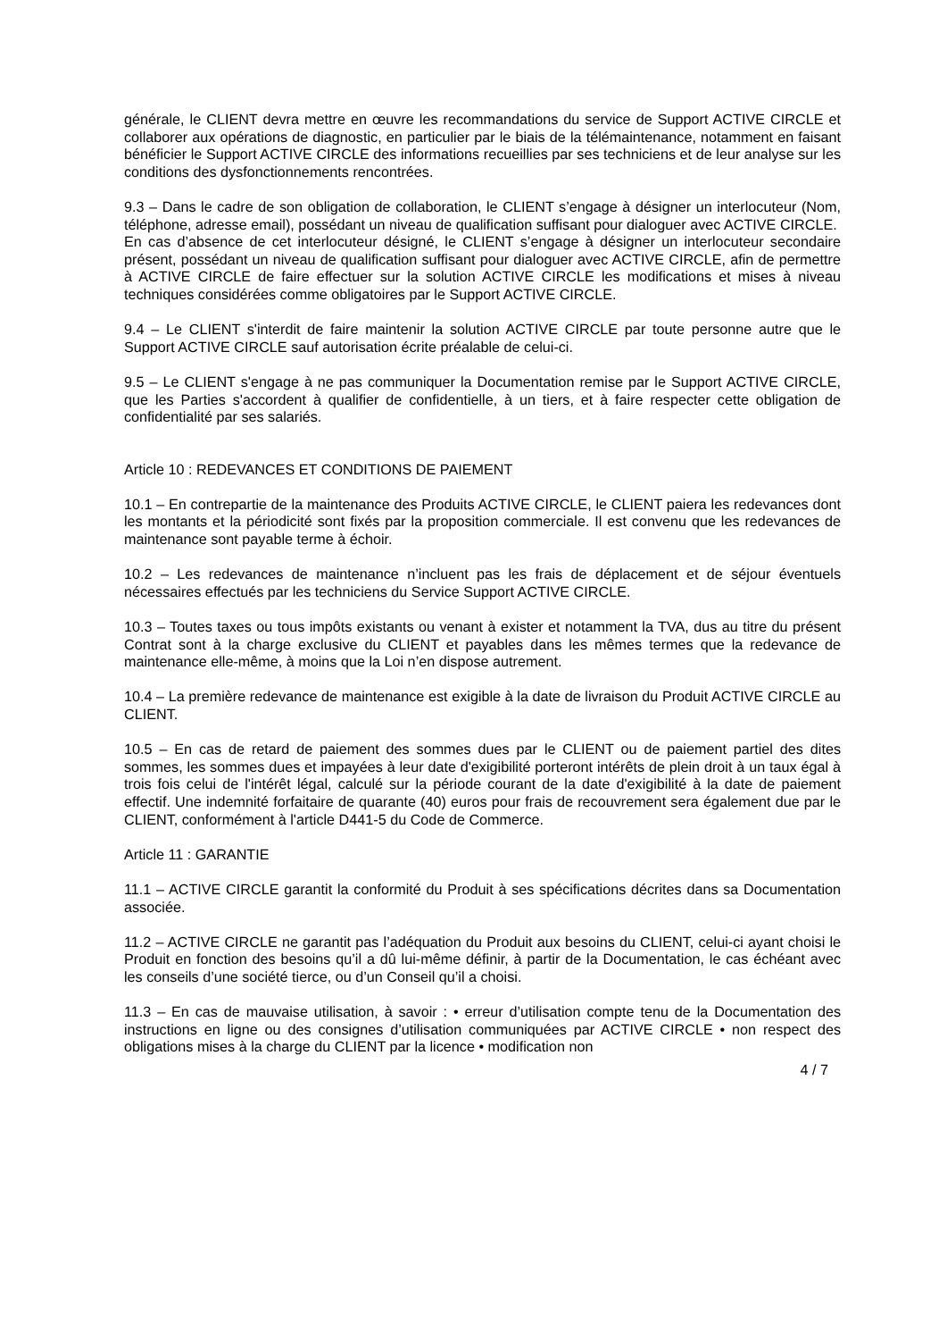générale, le CLIENT devra mettre en œuvre les recommandations du service de Support ACTIVE CIRCLE et collaborer aux opérations de diagnostic, en particulier par le biais de la télémaintenance, notamment en faisant bénéficier le Support ACTIVE CIRCLE des informations recueillies par ses techniciens et de leur analyse sur les conditions des dysfonctionnements rencontrées.
9.3 – Dans le cadre de son obligation de collaboration, le CLIENT s’engage à désigner un interlocuteur (Nom, téléphone, adresse email), possédant un niveau de qualification suffisant pour dialoguer avec ACTIVE CIRCLE.
En cas d’absence de cet interlocuteur désigné, le CLIENT s’engage à désigner un interlocuteur secondaire présent, possédant un niveau de qualification suffisant pour dialoguer avec ACTIVE CIRCLE, afin de permettre à ACTIVE CIRCLE de faire effectuer sur la solution ACTIVE CIRCLE les modifications et mises à niveau techniques considérées comme obligatoires par le Support ACTIVE CIRCLE.
9.4 – Le CLIENT s'interdit de faire maintenir la solution ACTIVE CIRCLE par toute personne autre que le Support ACTIVE CIRCLE sauf autorisation écrite préalable de celui-ci.
9.5 – Le CLIENT s'engage à ne pas communiquer la Documentation remise par le Support ACTIVE CIRCLE, que les Parties s'accordent à qualifier de confidentielle, à un tiers, et à faire respecter cette obligation de confidentialité par ses salariés.
Article 10 : REDEVANCES ET CONDITIONS DE PAIEMENT
10.1 – En contrepartie de la maintenance des Produits ACTIVE CIRCLE, le CLIENT paiera les redevances dont les montants et la périodicité sont fixés par la proposition commerciale. Il est convenu que les redevances de maintenance sont payable terme à échoir.
10.2 – Les redevances de maintenance n’incluent pas les frais de déplacement et de séjour éventuels nécessaires effectués par les techniciens du Service Support ACTIVE CIRCLE.
10.3 – Toutes taxes ou tous impôts existants ou venant à exister et notamment la TVA, dus au titre du présent Contrat sont à la charge exclusive du CLIENT et payables dans les mêmes termes que la redevance de maintenance elle-même, à moins que la Loi n’en dispose autrement.
10.4 – La première redevance de maintenance est exigible à la date de livraison du Produit ACTIVE CIRCLE au CLIENT.
10.5 – En cas de retard de paiement des sommes dues par le CLIENT ou de paiement partiel des dites sommes, les sommes dues et impayées à leur date d'exigibilité porteront intérêts de plein droit à un taux égal à trois fois celui de l'intérêt légal, calculé sur la période courant de la date d'exigibilité à la date de paiement effectif. Une indemnité forfaitaire de quarante (40) euros pour frais de recouvrement sera également due par le CLIENT, conformément à l'article D441-5 du Code de Commerce.
Article 11 : GARANTIE
11.1 – ACTIVE CIRCLE garantit la conformité du Produit à ses spécifications décrites dans sa Documentation associée.
11.2 – ACTIVE CIRCLE ne garantit pas l’adéquation du Produit aux besoins du CLIENT, celui-ci ayant choisi le Produit en fonction des besoins qu’il a dû lui-même définir, à partir de la Documentation, le cas échéant avec les conseils d’une société tierce, ou d’un Conseil qu’il a choisi.
11.3 – En cas de mauvaise utilisation, à savoir : • erreur d’utilisation compte tenu de la Documentation des instructions en ligne ou des consignes d’utilisation communiquées par ACTIVE CIRCLE • non respect des obligations mises à la charge du CLIENT par la licence • modification non
4 / 7